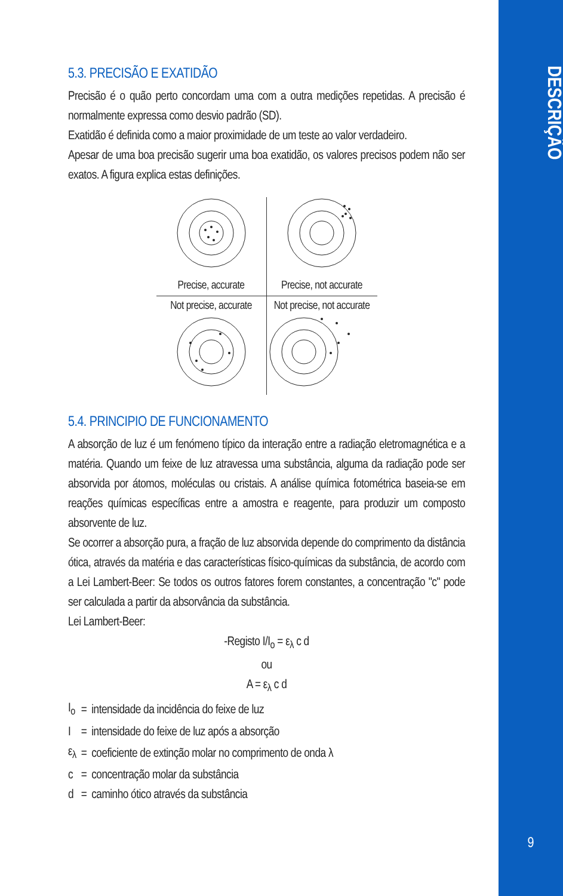DESCRIÇÃO
9
5.3. PRECISÃO E EXATIDÃO
Precisão é o quão perto concordam uma com a outra medições repetidas. A precisão é normalmente expressa como desvio padrão (SD).
Exatidão é definida como a maior proximidade de um teste ao valor verdadeiro.
Apesar de uma boa precisão sugerir uma boa exatidão, os valores precisos podem não ser exatos. A figura explica estas definições.
Precise, accurate
Precise, not accurate
Not precise, accurate
Not precise, not accurate
5.4. PRINCIPIO DE FUNCIONAMENTO
A absorção de luz é um fenómeno típico da interação entre a radiação eletromagnética e a matéria. Quando um feixe de luz atravessa uma substância, alguma da radiação pode ser absorvida por átomos, moléculas ou cristais. A análise química fotométrica baseia-se em reações químicas específicas entre a amostra e reagente, para produzir um composto absorvente de luz.
Se ocorrer a absorção pura, a fração de luz absorvida depende do comprimento da distância ótica, através da matéria e das características físico-químicas da substância, de acordo com a Lei Lambert-Beer: Se todos os outros fatores forem constantes, a concentração "c" pode ser calculada a partir da absorvância da substância.
Lei Lambert-Beer:
-Registo I/I<sub>o</sub> = ε<sub>λ</sub> c d
ou
A = ε<sub>λ</sub> c d
| I<sub>o</sub> | = | intensidade da incidência do feixe de luz |
| I | = | intensidade do feixe de luz após a absorção |
| ε<sub>λ</sub> | = | coeficiente de extinção molar no comprimento de onda λ |
| c | = | concentração molar da substância |
| d | = | caminho ótico através da substância |